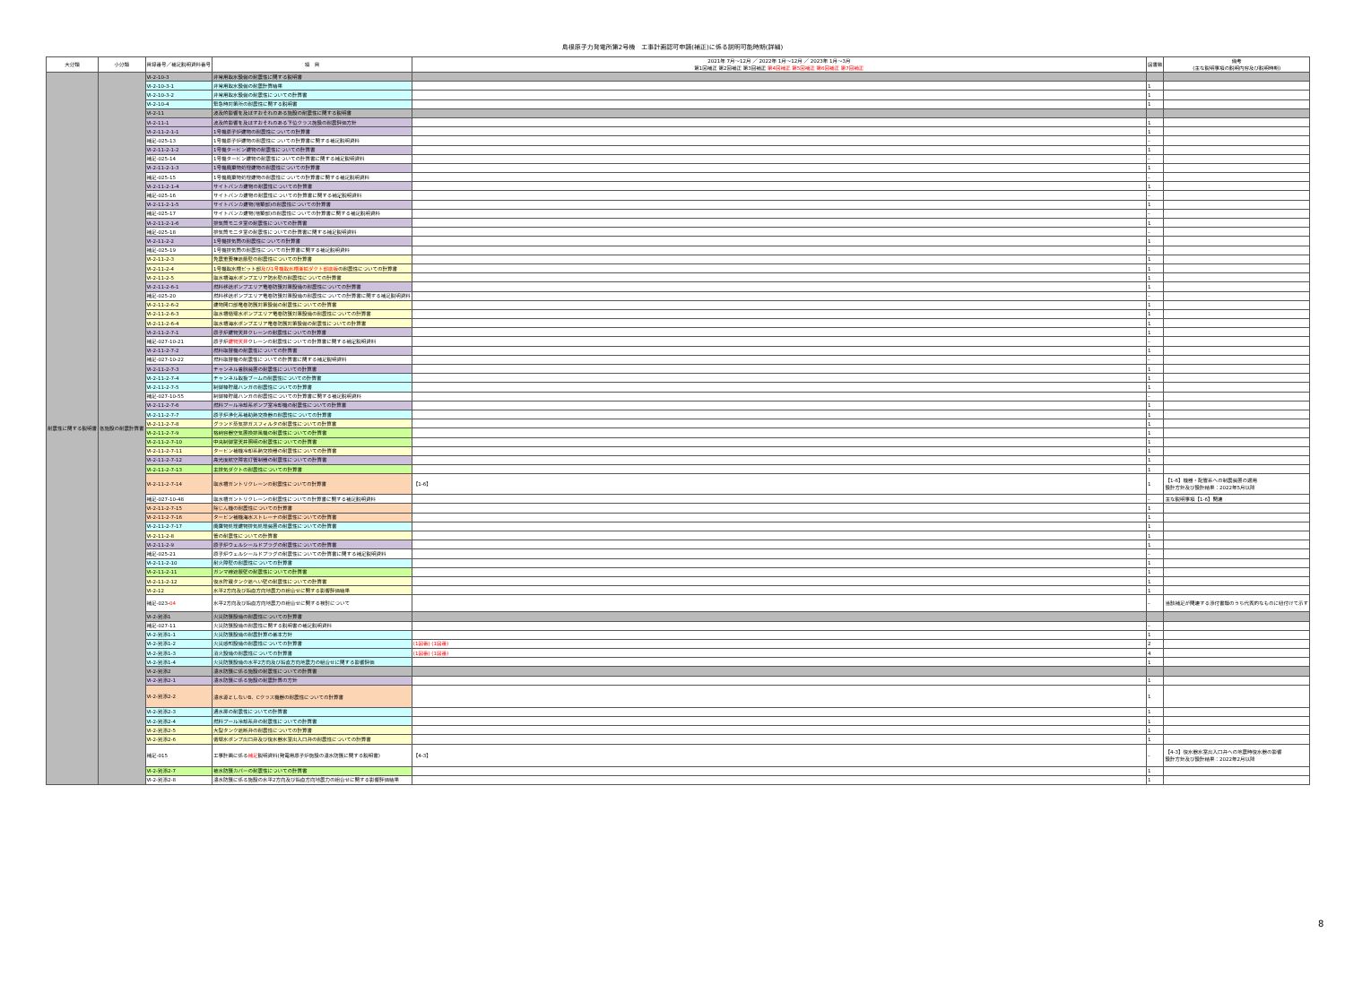島根原子力発電所第2号機　工事計画認可申請(補正)に係る説明可能時期(詳細)
| 大分類 | 小分類 | 目録番号／補足説明資料番号 | 項 目 | 2021年 7月〜12月 ／ 2022年 1月〜12月 ／ 2023年 1月〜3月 第1回補正 第2回補正 第3回補正 第4回補正 第5回補正 第6回補正 第7回補正 | 図書数 | 備考 (主な説明事項の説明内容及び説明時期) |
| --- | --- | --- | --- | --- | --- | --- |
| 耐震性に関する説明書 | 各施設の耐震計算書 | Ⅵ-2-10-3 | 非常用取水設備の耐震性に関する説明書 | | | |
| | | Ⅵ-2-10-3-1 | 非常用取水設備の耐震計算結果 | | 1 | |
| | | Ⅵ-2-10-3-2 | 非常用取水設備の耐震性についての計算書 | | 1 | |
| | | Ⅵ-2-10-4 | 緊急時対策所の耐震性に関する説明書 | | 1 | |
| | | Ⅵ-2-11 | 波及的影響を及ぼすおそれのある施設の耐震性に関する説明書 | | | |
| | | Ⅵ-2-11-1 | 波及的影響を及ぼすおそれのある下位クラス施設の耐震評価方針 | | 1 | |
| | | Ⅵ-2-11-2-1-1 | 1号機原子炉建物の耐震性についての計算書 | | 1 | |
| | | 補足-025-13 | 1号機原子炉建物の耐震性についての計算書に関する補足説明資料 | | – | |
| | | Ⅵ-2-11-2-1-2 | 1号機タービン建物の耐震性についての計算書 | | 1 | |
| | | 補足-025-14 | 1号機タービン建物の耐震性についての計算書に関する補足説明資料 | | – | |
| | | Ⅵ-2-11-2-1-3 | 1号機廃棄物処理建物の耐震性についての計算書 | | 1 | |
| | | 補足-025-15 | 1号機廃棄物処理建物の耐震性についての計算書に関する補足説明資料 | | – | |
| | | Ⅵ-2-11-2-1-4 | サイトバンカ建物の耐震性についての計算書 | | 1 | |
| | | 補足-025-16 | サイトバンカ建物の耐震性についての計算書に関する補足説明資料 | | – | |
| | | Ⅵ-2-11-2-1-5 | サイトバンカ建物(増築部)の耐震性についての計算書 | | 1 | |
| | | 補足-025-17 | サイトバンカ建物(増築部)の耐震性についての計算書に関する補足説明資料 | | – | |
| | | Ⅵ-2-11-2-1-6 | 排気筒モニタ室の耐震性についての計算書 | | 1 | |
| | | 補足-025-18 | 排気筒モニタ室の耐震性についての計算書に関する補足説明資料 | | – | |
| | | Ⅵ-2-11-2-2 | 1号機排気筒の耐震性についての計算書 | | 1 | |
| | | 補足-025-19 | 1号機排気筒の耐震性についての計算書に関する補足説明資料 | | – | |
| | | Ⅵ-2-11-2-3 | 免震重要棟遮蔽壁の耐震性についての計算書 | | 1 | |
| | | Ⅵ-2-11-2-4 | 1号機取水槽ピット部 及び1号機取水槽漸拡ダクト部底版 の耐震性についての計算書 | | 1 | |
| | | Ⅵ-2-11-2-5 | 取水槽海水ポンプエリア防水壁の耐震性についての計算書 | | 1 | |
| | | Ⅵ-2-11-2-6-1 | 燃料移送ポンプエリア竜巻防護対策設備の耐震性についての計算書 | | 1 | |
| | | 補足-025-20 | 燃料移送ポンプエリア竜巻防護対策設備の耐震性についての計算書に関する補足説明資料 | | – | |
| | | Ⅵ-2-11-2-6-2 | 建物開口部竜巻防護対策設備の耐震性についての計算書 | | 1 | |
| | | Ⅵ-2-11-2-6-3 | 取水槽循環水ポンプエリア竜巻防護対策設備の耐震性についての計算書 | | 1 | |
| | | Ⅵ-2-11-2-6-4 | 取水槽海水ポンプエリア竜巻防護対策設備の耐震性についての計算書 | | 1 | |
| | | Ⅵ-2-11-2-7-1 | 原子炉建物天井クレーンの耐震性についての計算書 | | 1 | |
| | | 補足-027-10-21 | 原子炉 建物天井 クレーンの耐震性についての計算書に関する補足説明資料 | | – | |
| | | Ⅵ-2-11-2-7-2 | 燃料取替機の耐震性についての計算書 | | 1 | |
| | | 補足-027-10-22 | 燃料取替機の耐震性についての計算書に関する補足説明資料 | | – | |
| | | Ⅵ-2-11-2-7-3 | チャンネル着脱装置の耐震性についての計算書 | | 1 | |
| | | Ⅵ-2-11-2-7-4 | チャンネル取扱ブームの耐震性についての計算書 | | 1 | |
| | | Ⅵ-2-11-2-7-5 | 制御棒貯蔵ハンガの耐震性についての計算書 | | 1 | |
| | | 補足-027-10-55 | 制御棒貯蔵ハンガの耐震性についての計算書に関する補足説明資料 | | – | |
| | | Ⅵ-2-11-2-7-6 | 燃料プール冷却系ポンプ室冷却機の耐震性についての計算書 | | 1 | |
| | | Ⅵ-2-11-2-7-7 | 原子炉浄化系補助熱交換器の耐震性についての計算書 | | 1 | |
| | | Ⅵ-2-11-2-7-8 | グランド蒸気排ガスフィルタの耐震性についての計算書 | | 1 | |
| | | Ⅵ-2-11-2-7-9 | 格納容器空気置換排風機の耐震性についての計算書 | | 1 | |
| | | Ⅵ-2-11-2-7-10 | 中央制御室天井照明の耐震性についての計算書 | | 1 | |
| | | Ⅵ-2-11-2-7-11 | タービン補機冷却系熱交換器の耐震性についての計算書 | | 1 | |
| | | Ⅵ-2-11-2-7-12 | 高光度航空障害灯管制器の耐震性についての計算書 | | 1 | |
| | | Ⅵ-2-11-2-7-13 | 主排気ダクトの耐震性についての計算書 | | 1 | |
| | | Ⅵ-2-11-2-7-14 | 取水槽ガントリクレーンの耐震性についての計算書 | 【1-6】 | 1 | 【1-6】機器・配管系への制震装置の適用 設計方針及び設計結果：2022年5月以降 |
| | | 補足-027-10-48 | 取水槽ガントリクレーンの耐震性についての計算書に関する補足説明資料 | | – | 主な説明事項【1-6】関連 |
| | | Ⅵ-2-11-2-7-15 | 除じん機の耐震性についての計算書 | | 1 | |
| | | Ⅵ-2-11-2-7-16 | タービン補機海水ストレーナの耐震性についての計算書 | | 1 | |
| | | Ⅵ-2-11-2-7-17 | 廃棄物処理建物排気処理装置の耐震性についての計算書 | | 1 | |
| | | Ⅵ-2-11-2-8 | 管の耐震性についての計算書 | | 1 | |
| | | Ⅵ-2-11-2-9 | 原子炉ウェルシールドプラグの耐震性についての計算書 | | 1 | |
| | | 補足-025-21 | 原子炉ウェルシールドプラグの耐震性についての計算書に関する補足説明資料 | | – | |
| | | Ⅵ-2-11-2-10 | 耐火障壁の耐震性についての計算書 | | 1 | |
| | | Ⅵ-2-11-2-11 | ガンマ線遮蔽壁の耐震性についての計算書 | | 1 | |
| | | Ⅵ-2-11-2-12 | 復水貯蔵タンク遮へい壁の耐震性についての計算書 | | 1 | |
| | | Ⅵ-2-12 | 水平2方向及び鉛直方向地震力の組合せに関する影響評価結果 | | 1 | |
| | | 補足-023- 04 | 水平2方向及び鉛直方向地震力の組合せに関する検討について | | – | 当該補足が関連する添付書類のうち代表的なものに紐付けて示す |
| | | Ⅵ-2-別添1 | 火災防護設備の耐震性についての計算書 | | | |
| | | 補足-027-11 | 火災防護設備の耐震性に関する説明書の補足説明資料 | | – | |
| | | Ⅵ-2-別添1-1 | 火災防護設備の耐震計算の基本方針 | | 1 | |
| | | Ⅵ-2-別添1-2 | 火災感知設備の耐震性についての計算書 | (1図番) (1図番) | 2 | |
| | | Ⅵ-2-別添1-3 | 消火設備の耐震性についての計算書 | (1図番) (1図番) | 4 | |
| | | Ⅵ-2-別添1-4 | 火災防護設備の水平2方向及び鉛直方向地震力の組合せに関する影響評価 | | 1 | |
| | | Ⅵ-2-別添2 | 溢水防護に係る施設の耐震性についての計算書 | | | |
| | | Ⅵ-2-別添2-1 | 溢水防護に係る施設の耐震計算の方針 | | 1 | |
| | | Ⅵ-2-別添2-2 | 溢水源としないB、Cクラス機器の耐震性についての計算書 | | 1 | |
| | | Ⅵ-2-別添2-3 | 通水扉の耐震性についての計算書 | | 1 | |
| | | Ⅵ-2-別添2-4 | 燃料プール冷却系弁の耐震性についての計算書 | | 1 | |
| | | Ⅵ-2-別添2-5 | 大型タンク遮断弁の耐震性についての計算書 | | 1 | |
| | | Ⅵ-2-別添2-6 | 循環水ポンプ出口弁及び復水器水室出入口弁の耐震性についての計算書 | | 1 | |
| | | 補足-015 | 工事計画に係る 補足 説明資料(発電用原子炉施設の溢水防護に関する説明書) | 【4-3】 | – | 【4-3】復水器水室出入口弁への地震時復水器の影響 設計方針及び設計結果：2022年2月以降 |
| | | Ⅵ-2-別添2-7 | 被水防護カバーの耐震性についての計算書 | | 1 | |
| | | Ⅵ-2-別添2-8 | 溢水防護に係る施設の水平2方向及び鉛直方向地震力の組合せに関する影響評価結果 | | 1 | |
8